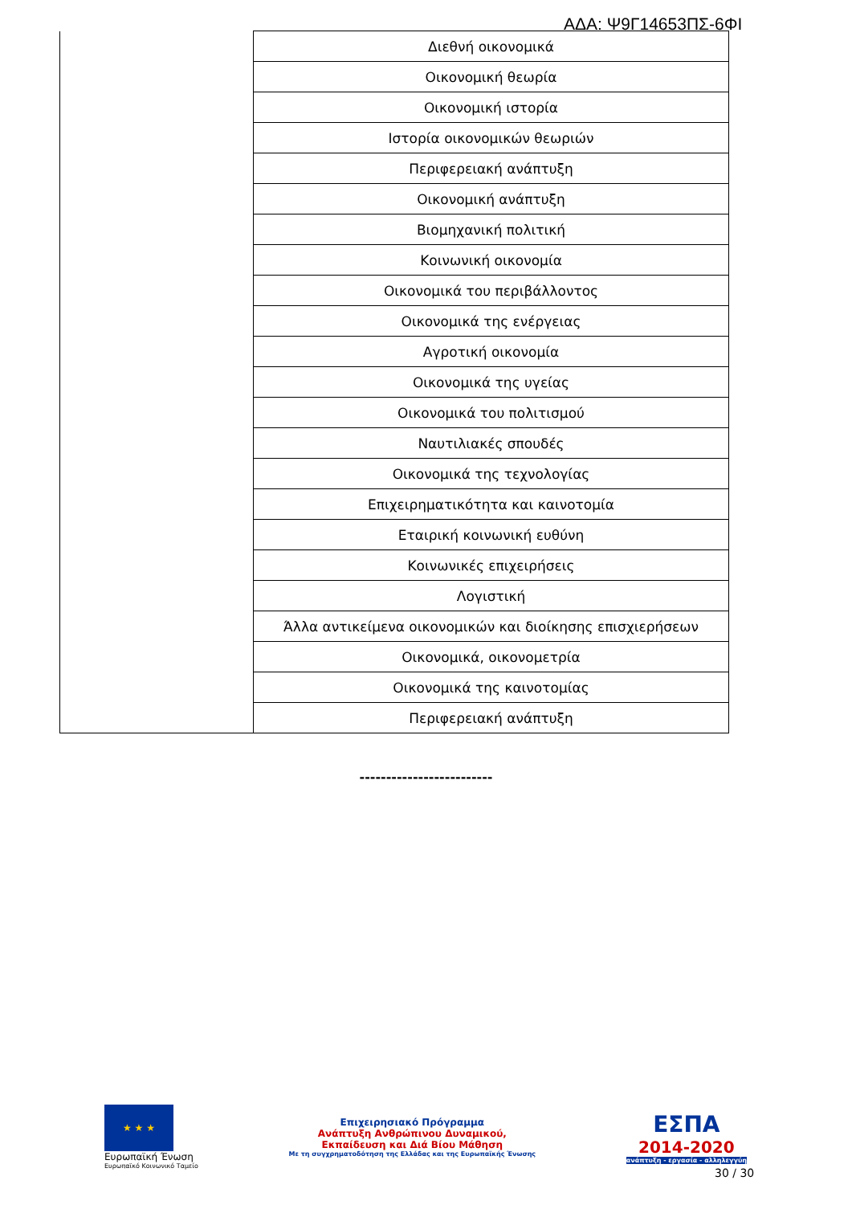ΑΔΑ: Ψ9Γ14653ΠΣ-6ΦΙ
| | Διεθνή οικονομικά |
| | Οικονομική θεωρία |
| | Οικονομική ιστορία |
| | Ιστορία οικονομικών θεωριών |
| | Περιφερειακή ανάπτυξη |
| | Οικονομική ανάπτυξη |
| | Βιομηχανική πολιτική |
| | Κοινωνική οικονομία |
| | Οικονομικά του περιβάλλοντος |
| | Οικονομικά της ενέργειας |
| | Αγροτική οικονομία |
| | Οικονομικά της υγείας |
| | Οικονομικά του πολιτισμού |
| | Ναυτιλιακές σπουδές |
| | Οικονομικά της τεχνολογίας |
| | Επιχειρηματικότητα και καινοτομία |
| | Εταιρική κοινωνική ευθύνη |
| | Κοινωνικές επιχειρήσεις |
| | Λογιστική |
| | Άλλα αντικείμενα οικονομικών και διοίκησης επισχιερήσεων |
| | Οικονομικά, οικονομετρία |
| | Οικονομικά της καινοτομίας |
| | Περιφερειακή ανάπτυξη |
-------------------------
★ ★ ★
Ευρωπαϊκή Ένωση
Ευρωπαϊκό Κοινωνικό Ταμείο
Επιχειρησιακό Πρόγραμμα
Ανάπτυξη Ανθρώπινου Δυναμικού,
Εκπαίδευση και Διά Βίου Μάθηση
Με τη συγχρηματοδότηση της Ελλάδας και της Ευρωπαϊκής Ένωσης
ΕΣΠΑ
2014-2020
ανάπτυξη - εργασία - αλληλεγγύη
30 / 30